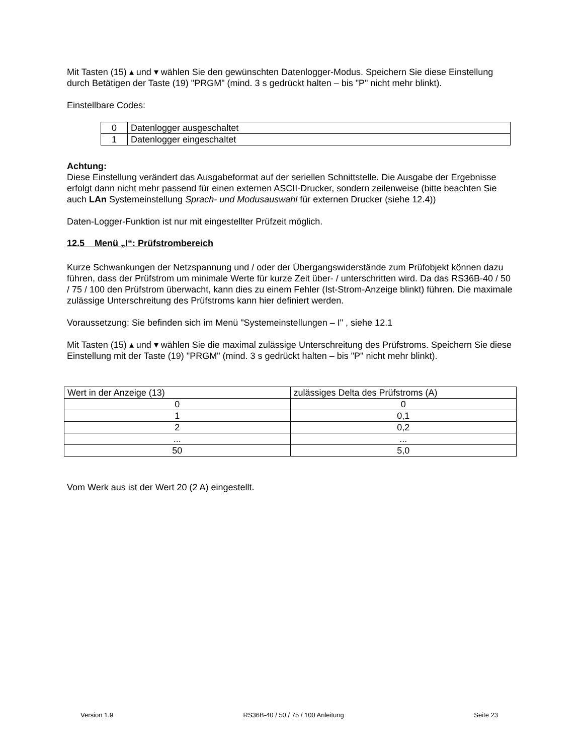Mit Tasten (15) ▴ und ▾ wählen Sie den gewünschten Datenlogger-Modus. Speichern Sie diese Einstellung durch Betätigen der Taste (19) "PRGM" (mind. 3 s gedrückt halten – bis "P" nicht mehr blinkt).
Einstellbare Codes:
| 0 | Datenlogger ausgeschaltet |
| 1 | Datenlogger eingeschaltet |
Achtung:
Diese Einstellung verändert das Ausgabeformat auf der seriellen Schnittstelle. Die Ausgabe der Ergebnisse erfolgt dann nicht mehr passend für einen externen ASCII-Drucker, sondern zeilenweise (bitte beachten Sie auch LAn Systemeinstellung Sprach- und Modusauswahl für externen Drucker (siehe 12.4))
Daten-Logger-Funktion ist nur mit eingestellter Prüfzeit möglich.
12.5 Menü „I“: Prüfstrombereich
Kurze Schwankungen der Netzspannung und / oder der Übergangswiderstände zum Prüfobjekt können dazu führen, dass der Prüfstrom um minimale Werte für kurze Zeit über- / unterschritten wird. Da das RS36B-40 / 50 / 75 / 100 den Prüfstrom überwacht, kann dies zu einem Fehler (Ist-Strom-Anzeige blinkt) führen. Die maximale zulässige Unterschreitung des Prüfstroms kann hier definiert werden.
Voraussetzung: Sie befinden sich im Menü "Systemeinstellungen – I" , siehe 12.1
Mit Tasten (15) ▴ und ▾ wählen Sie die maximal zulässige Unterschreitung des Prüfstroms. Speichern Sie diese Einstellung mit der Taste (19) "PRGM" (mind. 3 s gedrückt halten – bis "P" nicht mehr blinkt).
| Wert in der Anzeige (13) | zulässiges Delta des Prüfstroms (A) |
| 0 | 0 |
| 1 | 0,1 |
| 2 | 0,2 |
| ... | ... |
| 50 | 5,0 |
Vom Werk aus ist der Wert 20 (2 A) eingestellt.
Version 1.9 RS36B-40 / 50 / 75 / 100 Anleitung Seite 23